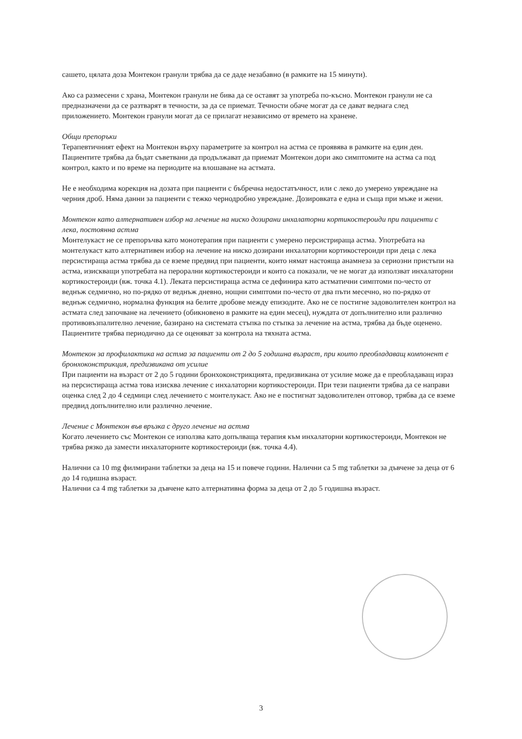сашето, цялата доза Монтекон гранули трябва да се даде незабавно (в рамките на 15 минути).
Ако са размесени с храна, Монтекон гранули не бива да се оставят за употреба по-късно. Монтекон гранули не са предназначени да се разтварят в течности, за да се приемат. Течности обаче могат да се дават веднага след приложението. Монтекон гранули могат да се прилагат независимо от времето на хранене.
Общи препоръки
Терапевтичният ефект на Монтекон върху параметрите за контрол на астма се проявява в рамките на един ден. Пациентите трябва да бъдат съветвани да продължават да приемат Монтекон дори ако симптомите на астма са под контрол, както и по време на периодите на влошаване на астмата.
Не е необходима корекция на дозата при пациенти с бъбречна недостатъчност, или с леко до умерено увреждане на черния дроб. Няма данни за пациенти с тежко чернодробно увреждане. Дозировката е една и съща при мъже и жени.
Монтекон като алтернативен избор на лечение на ниско дозирани инхалаторни кортикостероиди при пациенти с лека, постоянна астма
Монтелукаст не се препоръчва като монотерапия при пациенти с умерено персистрираща астма. Употребата на монтелукаст като алтернативен избор на лечение на ниско дозирани инхалаторни кортикостероиди при деца с лека персистираща астма трябва да се вземе предвид при пациенти, които нямат настояща анамнеза за сериозни пристъпи на астма, изискващи употребата на перорални кортикостероиди и които са показали, че не могат да използват инхалаторни кортикостероиди (вж. точка 4.1). Леката персистираща астма се дефинира като астматични симптоми по-често от веднъж седмично, но по-рядко от веднъж дневно, нощни симптоми по-често от два пъти месечно, но по-рядко от веднъж седмично, нормална функция на белите дробове между епизодите. Ако не се постигне задоволителен контрол на астмата след започване на лечението (обикновено в рамките на един месец), нуждата от допълнително или различно противовъзпалително лечение, базирано на системата стъпка по стъпка за лечение на астма, трябва да бъде оценено. Пациентите трябва периодично да се оценяват за контрола на тяхната астма.
Монтекон за профилактика на астма за пациенти от 2 до 5 годишна възраст, при които преобладаващ компонент е бронхоконстрикция, предизвикана от усилие
При пациенти на възраст от 2 до 5 години бронхоконстрикцията, предизвикана от усилие може да е преобладаващ израз на персистираща астма това изисква лечение с инхалаторни кортикостероиди. При тези пациенти трябва да се направи оценка след 2 до 4 седмици след лечението с монтелукаст. Ако не е постигнат задоволителен отговор, трябва да се вземе предвид допълнително или различно лечение.
Лечение с Монтекон във връзка с друго лечение на астма
Когато лечението със Монтекон се използва като допълваща терапия към инхалаторни кортикостероиди, Монтекон не трябва рязко да замести инхалаторните кортикостероиди (вж. точка 4.4).
Налични са 10 mg филмирани таблетки за деца на 15 и повече години. Налични са 5 mg таблетки за дъвчене за деца от 6 до 14 годишна възраст.
Налични са 4 mg таблетки за дъвчене като алтернативна форма за деца от 2 до 5 годишна възраст.
3